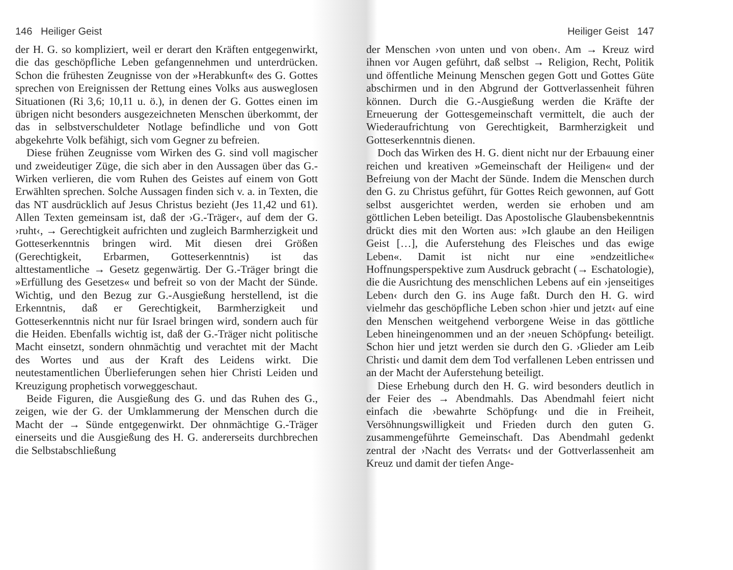146 Heiliger Geist
der H. G. so kompliziert, weil er derart den Kräften entgegenwirkt, die das geschöpfliche Leben gefangennehmen und unterdrücken. Schon die frühesten Zeugnisse von der »Herabkunft« des G. Gottes sprechen von Ereignissen der Rettung eines Volks aus ausweglosen Situationen (Ri 3,6; 10,11 u. ö.), in denen der G. Gottes einen im übrigen nicht besonders ausgezeichneten Menschen überkommt, der das in selbstverschuldeter Notlage befindliche und von Gott abgekehrte Volk befähigt, sich vom Gegner zu befreien.
Diese frühen Zeugnisse vom Wirken des G. sind voll magischer und zweideutiger Züge, die sich aber in den Aussagen über das G.-Wirken verlieren, die vom Ruhen des Geistes auf einem von Gott Erwählten sprechen. Solche Aussagen finden sich v. a. in Texten, die das NT ausdrücklich auf Jesus Christus bezieht (Jes 11,42 und 61). Allen Texten gemeinsam ist, daß der ›G.-Träger‹, auf dem der G. ›ruht‹, → Gerechtigkeit aufrichten und zugleich Barmherzigkeit und Gotteserkenntnis bringen wird. Mit diesen drei Größen (Gerechtigkeit, Erbarmen, Gotteserkenntnis) ist das alttestamentliche → Gesetz gegenwärtig. Der G.-Träger bringt die »Erfüllung des Gesetzes« und befreit so von der Macht der Sünde. Wichtig, und den Bezug zur G.-Ausgießung herstellend, ist die Erkenntnis, daß er Gerechtigkeit, Barmherzigkeit und Gotteserkenntnis nicht nur für Israel bringen wird, sondern auch für die Heiden. Ebenfalls wichtig ist, daß der G.-Träger nicht politische Macht einsetzt, sondern ohnmächtig und verachtet mit der Macht des Wortes und aus der Kraft des Leidens wirkt. Die neutestamentlichen Überlieferungen sehen hier Christi Leiden und Kreuzigung prophetisch vorweggeschaut.
Beide Figuren, die Ausgießung des G. und das Ruhen des G., zeigen, wie der G. der Umklammerung der Menschen durch die Macht der → Sünde entgegenwirkt. Der ohnmächtige G.-Träger einerseits und die Ausgießung des H. G. andererseits durchbrechen die Selbstabschließung
Heiliger Geist 147
der Menschen ›von unten und von oben‹. Am → Kreuz wird ihnen vor Augen geführt, daß selbst → Religion, Recht, Politik und öffentliche Meinung Menschen gegen Gott und Gottes Güte abschirmen und in den Abgrund der Gottverlassenheit führen können. Durch die G.-Ausgießung werden die Kräfte der Erneuerung der Gottesgemeinschaft vermittelt, die auch der Wiederaufrichtung von Gerechtigkeit, Barmherzigkeit und Gotteserkenntnis dienen.
Doch das Wirken des H. G. dient nicht nur der Erbauung einer reichen und kreativen »Gemeinschaft der Heiligen« und der Befreiung von der Macht der Sünde. Indem die Menschen durch den G. zu Christus geführt, für Gottes Reich gewonnen, auf Gott selbst ausgerichtet werden, werden sie erhoben und am göttlichen Leben beteiligt. Das Apostolische Glaubensbekenntnis drückt dies mit den Worten aus: »Ich glaube an den Heiligen Geist […], die Auferstehung des Fleisches und das ewige Leben«. Damit ist nicht nur eine »endzeitliche« Hoffnungsperspektive zum Ausdruck gebracht (→ Eschatologie), die die Ausrichtung des menschlichen Lebens auf ein ›jenseitiges Leben‹ durch den G. ins Auge faßt. Durch den H. G. wird vielmehr das geschöpfliche Leben schon ›hier und jetzt‹ auf eine den Menschen weitgehend verborgene Weise in das göttliche Leben hineingenommen und an der ›neuen Schöpfung‹ beteiligt. Schon hier und jetzt werden sie durch den G. ›Glieder am Leib Christi‹ und damit dem dem Tod verfallenen Leben entrissen und an der Macht der Auferstehung beteiligt.
Diese Erhebung durch den H. G. wird besonders deutlich in der Feier des → Abendmahls. Das Abendmahl feiert nicht einfach die ›bewahrte Schöpfung‹ und die in Freiheit, Versöhnungswilligkeit und Frieden durch den guten G. zusammengeführte Gemeinschaft. Das Abendmahl gedenkt zentral der ›Nacht des Verrats‹ und der Gottverlassenheit am Kreuz und damit der tiefen Ange-